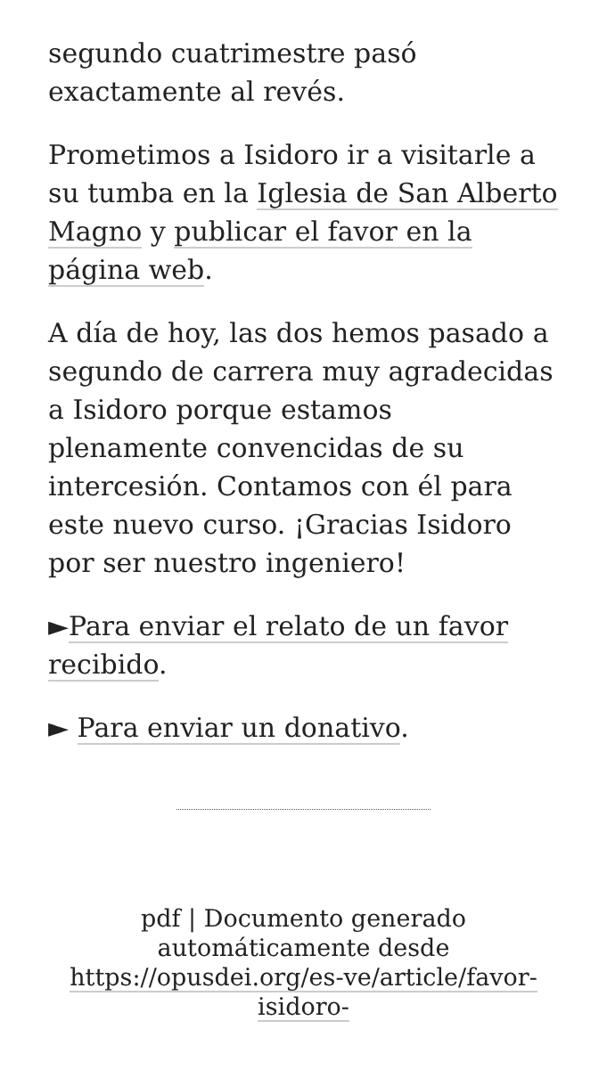segundo cuatrimestre pasó exactamente al revés.
Prometimos a Isidoro ir a visitarle a su tumba en la Iglesia de San Alberto Magno y publicar el favor en la página web.
A día de hoy, las dos hemos pasado a segundo de carrera muy agradecidas a Isidoro porque estamos plenamente convencidas de su intercesión. Contamos con él para este nuevo curso. ¡Gracias Isidoro por ser nuestro ingeniero!
►Para enviar el relato de un favor recibido.
► Para enviar un donativo.
pdf | Documento generado automáticamente desde https://opusdei.org/es-ve/article/favor-isidoro-